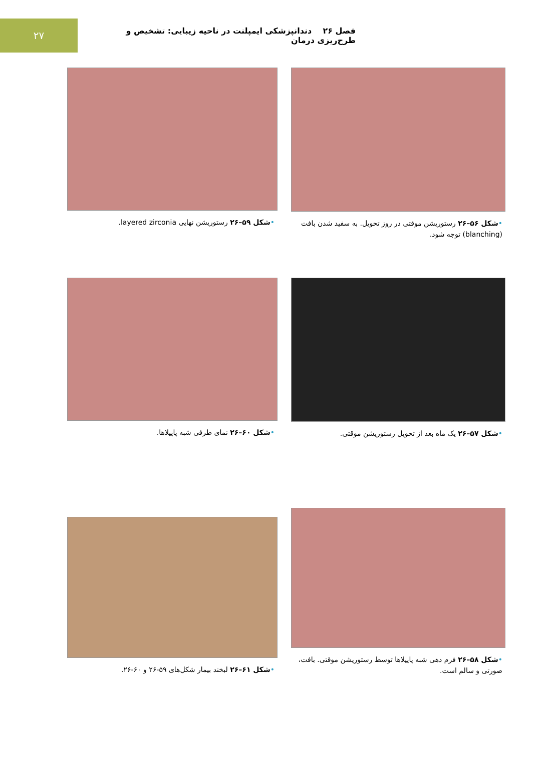۲۷
فصل ۲۶ دندانپزشکی ایمپلنت در ناحیه زیبایی: تشخیص و طرح‌ریزی درمان
•شکل ۵۶–۲۶ رستوریشن موقتی در روز تحویل. به سفید شدن بافت (blanching) توجه شود.
•شکل ۵۹–۲۶ رستوریشن نهایی layered zirconia.
•شکل ۵۷–۲۶ یک ماه بعد از تحویل رستوریشن موقتی.
•شکل ۶۰–۲۶ نمای طرفی شبه پاپیلاها.
•شکل ۵۸–۲۶ فرم دهی شبه پاپیلاها توسط رستوریشن موقتی. بافت، صورتی و سالم است.
•شکل ۶۱–۲۶ لبخند بیمار شکل‌های ۵۹-۲۶ و ۶۰-۲۶.